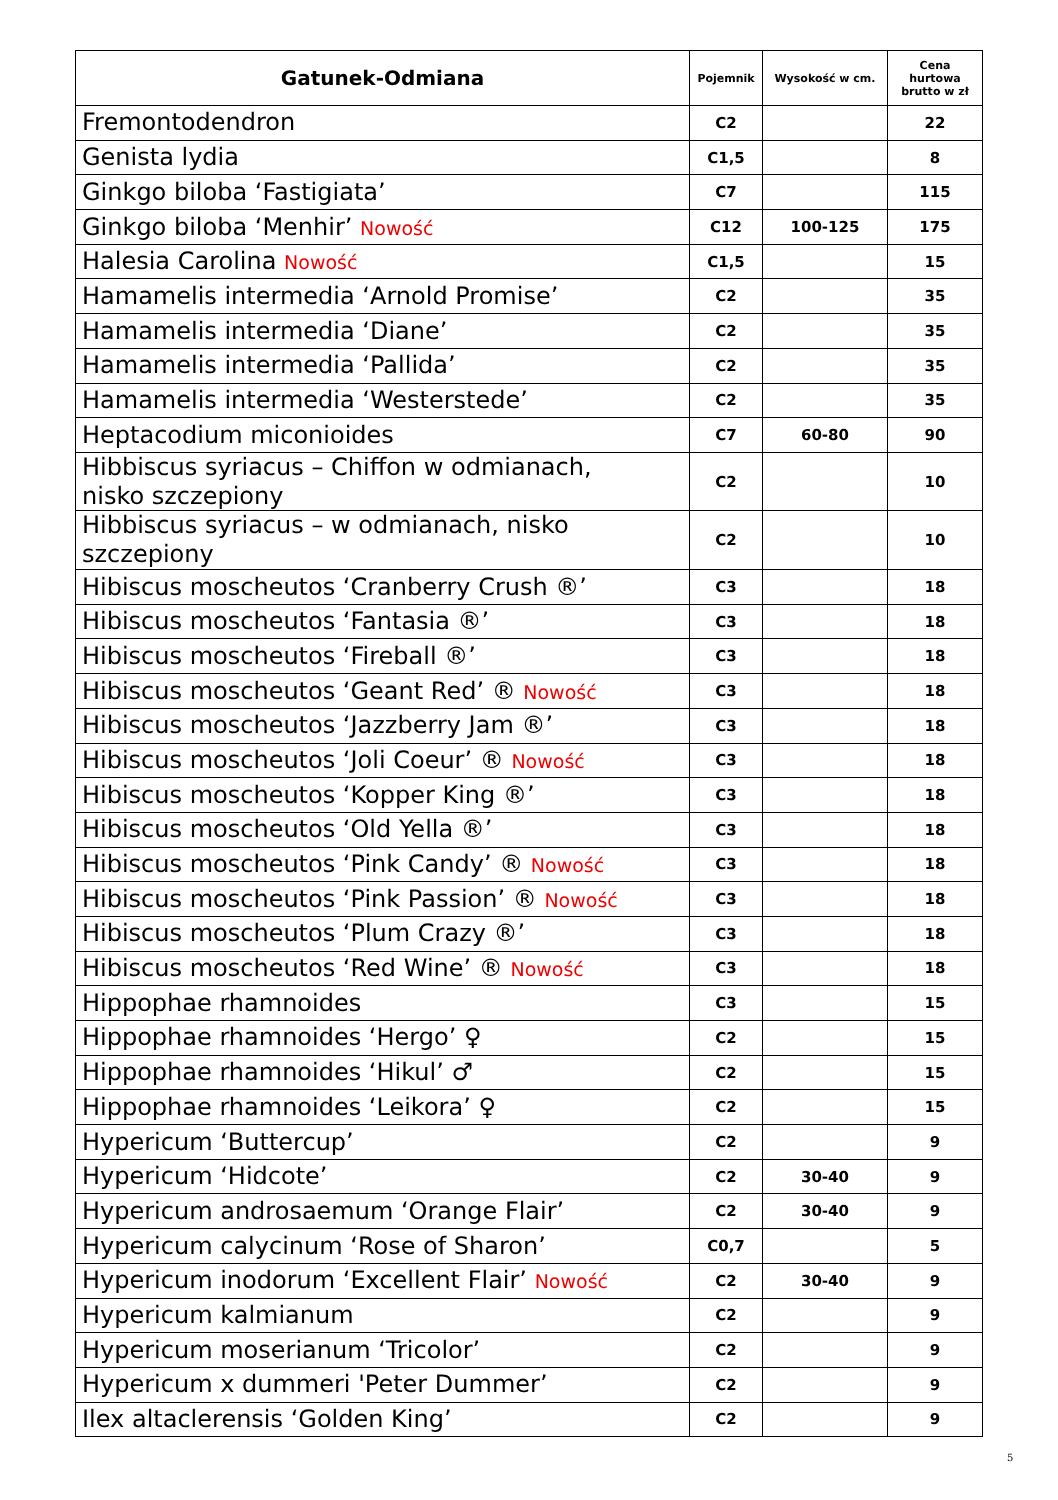| Gatunek-Odmiana | Pojemnik | Wysokość w cm. | Cena hurtowa brutto w zł |
| --- | --- | --- | --- |
| Fremontodendron | C2 | | 22 |
| Genista lydia | C1,5 | | 8 |
| Ginkgo biloba ‘Fastigiata’ | C7 | | 115 |
| Ginkgo biloba ‘Menhir’ Nowość | C12 | 100-125 | 175 |
| Halesia Carolina Nowość | C1,5 | | 15 |
| Hamamelis intermedia ‘Arnold Promise’ | C2 | | 35 |
| Hamamelis intermedia ‘Diane’ | C2 | | 35 |
| Hamamelis intermedia ‘Pallida’ | C2 | | 35 |
| Hamamelis intermedia ‘Westerstede’ | C2 | | 35 |
| Heptacodium miconioides | C7 | 60-80 | 90 |
| Hibbiscus syriacus – Chiffon w odmianach, nisko szczepiony | C2 | | 10 |
| Hibbiscus syriacus – w odmianach, nisko szczepiony | C2 | | 10 |
| Hibiscus moscheutos ‘Cranberry Crush ®’ | C3 | | 18 |
| Hibiscus moscheutos ‘Fantasia ®’ | C3 | | 18 |
| Hibiscus moscheutos ‘Fireball ®’ | C3 | | 18 |
| Hibiscus moscheutos ‘Geant Red’ ® Nowość | C3 | | 18 |
| Hibiscus moscheutos ‘Jazzberry Jam ®’ | C3 | | 18 |
| Hibiscus moscheutos ‘Joli Coeur’ ® Nowość | C3 | | 18 |
| Hibiscus moscheutos ‘Kopper King ®’ | C3 | | 18 |
| Hibiscus moscheutos ‘Old Yella ®’ | C3 | | 18 |
| Hibiscus moscheutos ‘Pink Candy’ ® Nowość | C3 | | 18 |
| Hibiscus moscheutos ‘Pink Passion’ ® Nowość | C3 | | 18 |
| Hibiscus moscheutos ‘Plum Crazy ®’ | C3 | | 18 |
| Hibiscus moscheutos ‘Red Wine’ ® Nowość | C3 | | 18 |
| Hippophae rhamnoides | C3 | | 15 |
| Hippophae rhamnoides ‘Hergo’ ♀ | C2 | | 15 |
| Hippophae rhamnoides ‘Hikul’ ♂ | C2 | | 15 |
| Hippophae rhamnoides ‘Leikora’ ♀ | C2 | | 15 |
| Hypericum ‘Buttercup’ | C2 | | 9 |
| Hypericum ‘Hidcote’ | C2 | 30-40 | 9 |
| Hypericum androsaemum ‘Orange Flair’ | C2 | 30-40 | 9 |
| Hypericum calycinum ‘Rose of Sharon’ | C0,7 | | 5 |
| Hypericum inodorum ‘Excellent Flair’ Nowość | C2 | 30-40 | 9 |
| Hypericum kalmianum | C2 | | 9 |
| Hypericum moserianum ‘Tricolor’ | C2 | | 9 |
| Hypericum x dummeri 'Peter Dummer’ | C2 | | 9 |
| Ilex altaclerensis ‘Golden King’ | C2 | | 9 |
5